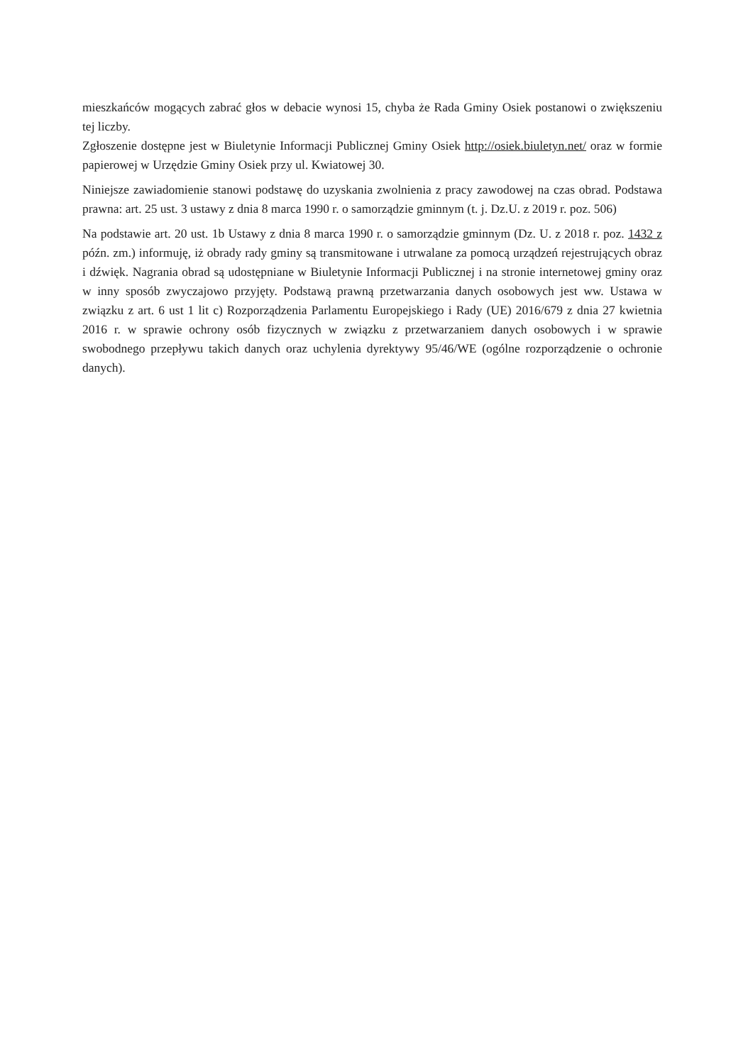mieszkańców mogących zabrać głos w debacie wynosi 15, chyba że Rada Gminy Osiek postanowi o zwiększeniu tej liczby.
Zgłoszenie dostępne jest w Biuletynie Informacji Publicznej Gminy Osiek http://osiek.biuletyn.net/ oraz w formie papierowej w Urzędzie Gminy Osiek przy ul. Kwiatowej 30.
Niniejsze zawiadomienie stanowi podstawę do uzyskania zwolnienia z pracy zawodowej na czas obrad. Podstawa prawna: art. 25 ust. 3 ustawy z dnia 8 marca 1990 r. o samorządzie gminnym (t. j. Dz.U. z 2019 r. poz. 506)
Na podstawie art. 20 ust. 1b Ustawy z dnia 8 marca 1990 r. o samorządzie gminnym (Dz. U. z 2018 r. poz. 1432 z późn. zm.) informuję, iż obrady rady gminy są transmitowane i utrwalane za pomocą urządzeń rejestrujących obraz i dźwięk. Nagrania obrad są udostępniane w Biuletynie Informacji Publicznej i na stronie internetowej gminy oraz w inny sposób zwyczajowo przyjęty. Podstawą prawną przetwarzania danych osobowych jest ww. Ustawa w związku z art. 6 ust 1 lit c) Rozporządzenia Parlamentu Europejskiego i Rady (UE) 2016/679 z dnia 27 kwietnia 2016 r. w sprawie ochrony osób fizycznych w związku z przetwarzaniem danych osobowych i w sprawie swobodnego przepływu takich danych oraz uchylenia dyrektywy 95/46/WE (ogólne rozporządzenie o ochronie danych).